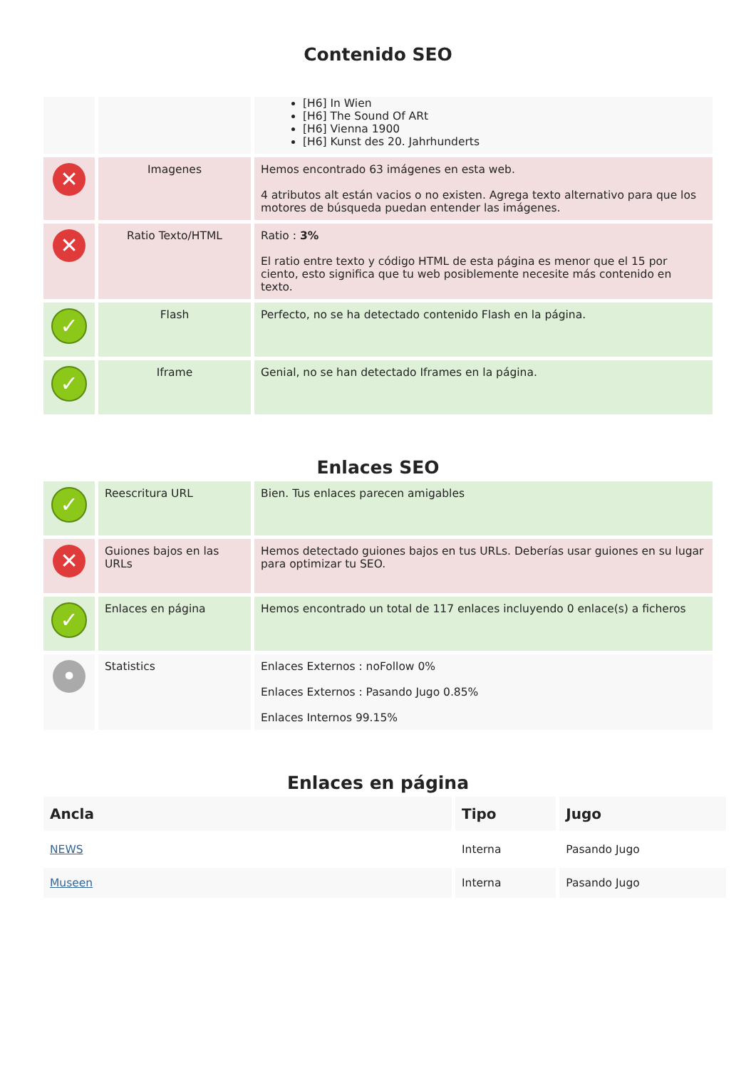Contenido SEO
| | | [H6] In Wien [H6] The Sound Of ARt [H6] Vienna 1900 [H6] Kunst des 20. Jahrhunderts |
| ✕ | Imagenes | Hemos encontrado 63 imágenes en esta web. 4 atributos alt están vacios o no existen. Agrega texto alternativo para que los motores de búsqueda puedan entender las imágenes. |
| ✕ | Ratio Texto/HTML | Ratio : 3% El ratio entre texto y código HTML de esta página es menor que el 15 por ciento, esto significa que tu web posiblemente necesite más contenido en texto. |
| ✓ | Flash | Perfecto, no se ha detectado contenido Flash en la página. |
| ✓ | Iframe | Genial, no se han detectado Iframes en la página. |
Enlaces SEO
| ✓ | Reescritura URL | Bien. Tus enlaces parecen amigables |
| ✕ | Guiones bajos en las URLs | Hemos detectado guiones bajos en tus URLs. Deberías usar guiones en su lugar para optimizar tu SEO. |
| ✓ | Enlaces en página | Hemos encontrado un total de 117 enlaces incluyendo 0 enlace(s) a ficheros |
| • | Statistics | Enlaces Externos : noFollow 0% Enlaces Externos : Pasando Jugo 0.85% Enlaces Internos 99.15% |
Enlaces en página
| Ancla | Tipo | Jugo |
| --- | --- | --- |
| NEWS | Interna | Pasando Jugo |
| Museen | Interna | Pasando Jugo |